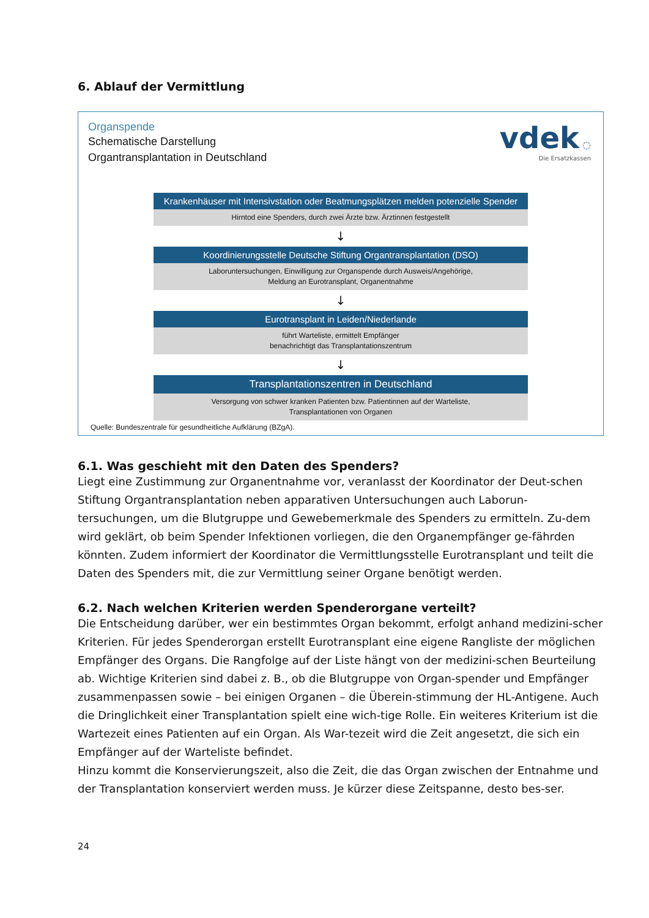6. Ablauf der Vermittlung
vdek ◌
Die Ersatzkassen
Organspende
Schematische Darstellung
Organtransplantation in Deutschland
Krankenhäuser mit Intensivstation oder Beatmungsplätzen melden potenzielle Spender
Hirntod eine Spenders, durch zwei Ärzte bzw. Ärztinnen festgestellt
↓
Koordinierungsstelle Deutsche Stiftung Organtransplantation (DSO)
Laboruntersuchungen, Einwilligung zur Organspende durch Ausweis/Angehörige,
Meldung an Eurotransplant, Organentnahme
↓
Eurotransplant in Leiden/Niederlande
führt Warteliste, ermittelt Empfänger
benachrichtigt das Transplantationszentrum
↓
Transplantationszentren in Deutschland
Versorgung von schwer kranken Patienten bzw. Patientinnen auf der Warteliste,
Transplantationen von Organen
Quelle: Bundeszentrale für gesundheitliche Aufklärung (BZgA).
6.1. Was geschieht mit den Daten des Spenders?
Liegt eine Zustimmung zur Organentnahme vor, veranlasst der Koordinator der Deut-schen Stiftung Organtransplantation neben apparativen Untersuchungen auch Laborun-tersuchungen, um die Blutgruppe und Gewebemerkmale des Spenders zu ermitteln. Zu-dem wird geklärt, ob beim Spender Infektionen vorliegen, die den Organempfänger ge-fährden könnten. Zudem informiert der Koordinator die Vermittlungsstelle Eurotransplant und teilt die Daten des Spenders mit, die zur Vermittlung seiner Organe benötigt werden.
6.2. Nach welchen Kriterien werden Spenderorgane verteilt?
Die Entscheidung darüber, wer ein bestimmtes Organ bekommt, erfolgt anhand medizini-scher Kriterien. Für jedes Spenderorgan erstellt Eurotransplant eine eigene Rangliste der möglichen Empfänger des Organs. Die Rangfolge auf der Liste hängt von der medizini-schen Beurteilung ab. Wichtige Kriterien sind dabei z. B., ob die Blutgruppe von Organ-spender und Empfänger zusammenpassen sowie – bei einigen Organen – die Überein-stimmung der HL-Antigene. Auch die Dringlichkeit einer Transplantation spielt eine wich-tige Rolle. Ein weiteres Kriterium ist die Wartezeit eines Patienten auf ein Organ. Als War-tezeit wird die Zeit angesetzt, die sich ein Empfänger auf der Warteliste befindet.
Hinzu kommt die Konservierungszeit, also die Zeit, die das Organ zwischen der Entnahme und der Transplantation konserviert werden muss. Je kürzer diese Zeitspanne, desto bes-ser.
24